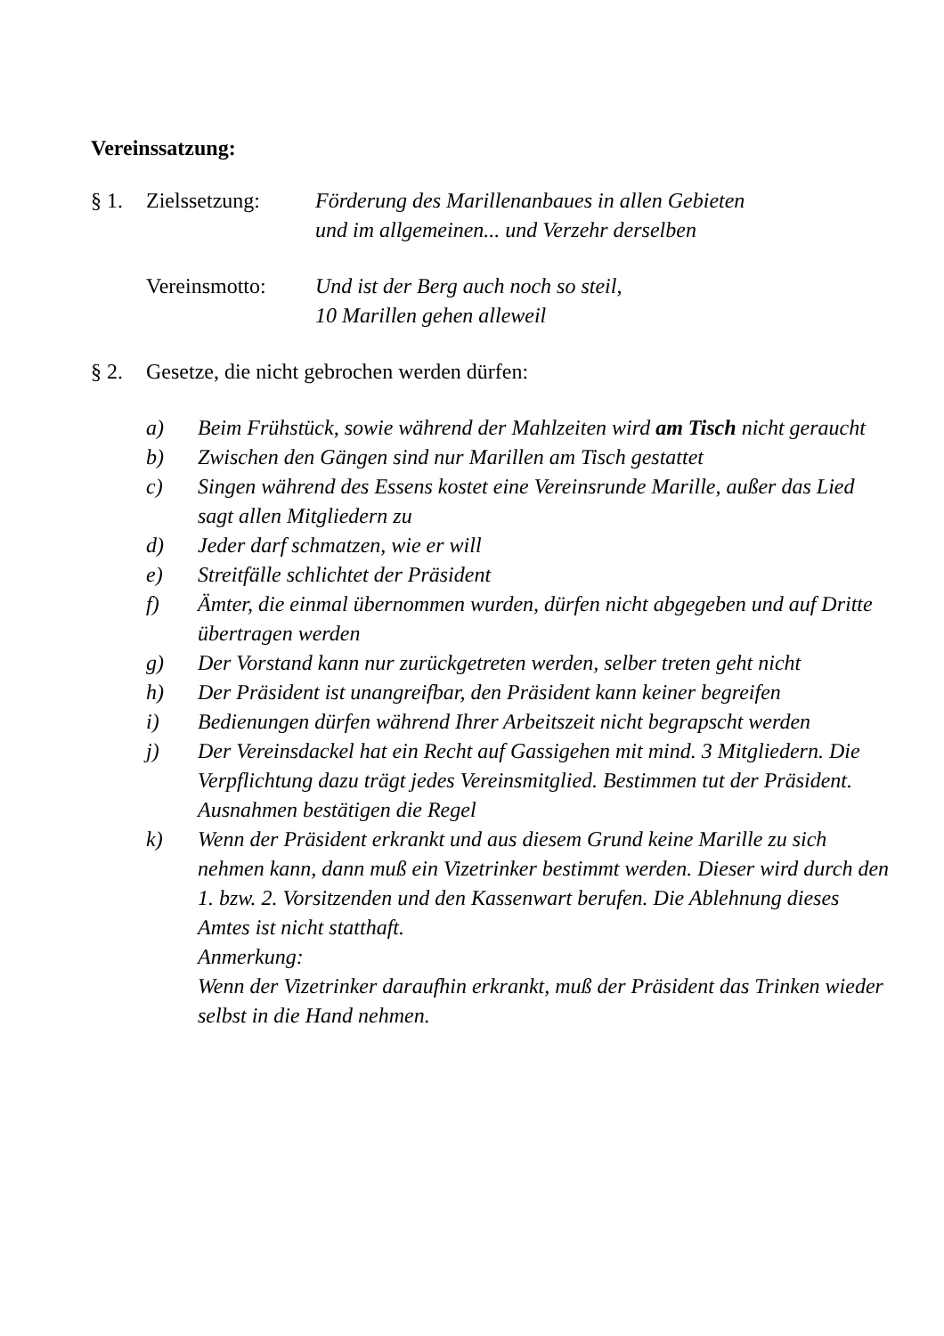Vereinssatzung:
§ 1. Zielssetzung: Förderung des Marillenanbaues in allen Gebieten und im allgemeinen... und Verzehr derselben
Vereinsmotto: Und ist der Berg auch noch so steil,
10 Marillen gehen alleweil
§ 2. Gesetze, die nicht gebrochen werden dürfen:
a) Beim Frühstück, sowie während der Mahlzeiten wird am Tisch nicht geraucht
b) Zwischen den Gängen sind nur Marillen am Tisch gestattet
c) Singen während des Essens kostet eine Vereinsrunde Marille, außer das Lied sagt allen Mitgliedern zu
d) Jeder darf schmatzen, wie er will
e) Streitfälle schlichtet der Präsident
f) Ämter, die einmal übernommen wurden, dürfen nicht abgegeben und auf Dritte übertragen werden
g) Der Vorstand kann nur zurückgetreten werden, selber treten geht nicht
h) Der Präsident ist unangreifbar, den Präsident kann keiner begreifen
i) Bedienungen dürfen während Ihrer Arbeitszeit nicht begrapscht werden
j) Der Vereinsdackel hat ein Recht auf Gassigehen mit mind. 3 Mitgliedern. Die Verpflichtung dazu trägt jedes Vereinsmitglied. Bestimmen tut der Präsident. Ausnahmen bestätigen die Regel
k) Wenn der Präsident erkrankt und aus diesem Grund keine Marille zu sich nehmen kann, dann muß ein Vizetrinker bestimmt werden. Dieser wird durch den 1. bzw. 2. Vorsitzenden und den Kassenwart berufen. Die Ablehnung dieses Amtes ist nicht statthaft.
Anmerkung:
Wenn der Vizetrinker daraufhin erkrankt, muß der Präsident das Trinken wieder selbst in die Hand nehmen.